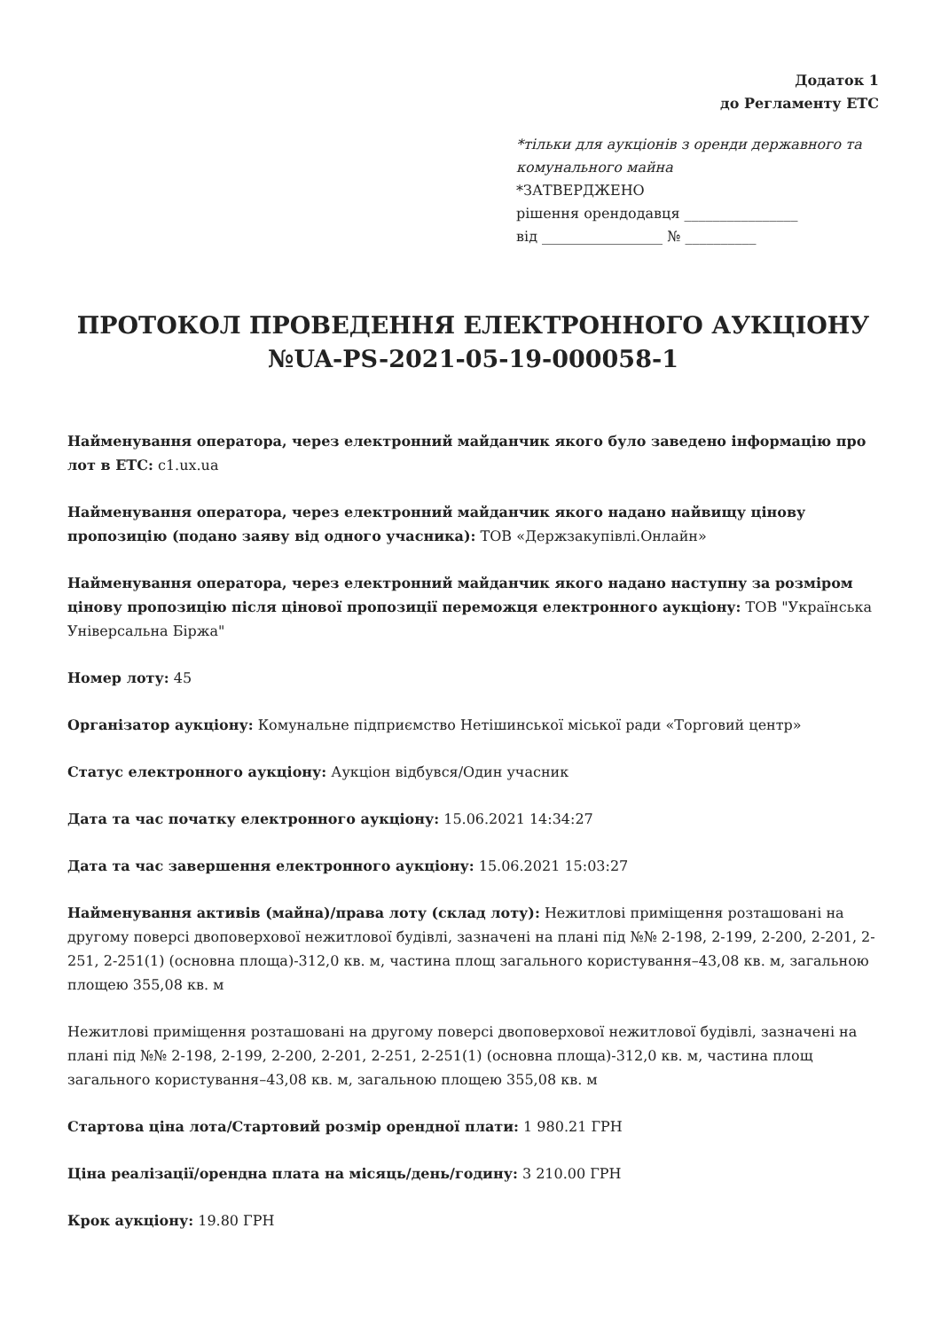Додаток 1
до Регламенту ЕТС
*тільки для аукціонів з оренди державного та комунального майна
*ЗАТВЕРДЖЕНО
рішення орендодавця ________________
від _________________ № __________
ПРОТОКОЛ ПРОВЕДЕННЯ ЕЛЕКТРОННОГО АУКЦІОНУ №UA-PS-2021-05-19-000058-1
Найменування оператора, через електронний майданчик якого було заведено інформацію про лот в ЕТС: c1.ux.ua
Найменування оператора, через електронний майданчик якого надано найвищу цінову пропозицію (подано заяву від одного учасника): ТОВ «Держзакупівлі.Онлайн»
Найменування оператора, через електронний майданчик якого надано наступну за розміром цінову пропозицію після цінової пропозиції переможця електронного аукціону: ТОВ "Українська Універсальна Біржа"
Номер лоту: 45
Організатор аукціону: Комунальне підприємство Нетішинської міської ради «Торговий центр»
Статус електронного аукціону: Аукціон відбувся/Один учасник
Дата та час початку електронного аукціону: 15.06.2021 14:34:27
Дата та час завершення електронного аукціону: 15.06.2021 15:03:27
Найменування активів (майна)/права лоту (склад лоту): Нежитлові приміщення розташовані на другому поверсі двоповерхової нежитлової будівлі, зазначені на плані під №№ 2-198, 2-199, 2-200, 2-201, 2-251, 2-251(1) (основна площа)-312,0 кв. м, частина площ загального користування–43,08 кв. м, загальною площею 355,08 кв. м
Нежитлові приміщення розташовані на другому поверсі двоповерхової нежитлової будівлі, зазначені на плані під №№ 2-198, 2-199, 2-200, 2-201, 2-251, 2-251(1) (основна площа)-312,0 кв. м, частина площ загального користування–43,08 кв. м, загальною площею 355,08 кв. м
Стартова ціна лота/Стартовий розмір орендної плати: 1 980.21 ГРН
Ціна реалізації/орендна плата на місяць/день/годину: 3 210.00 ГРН
Крок аукціону: 19.80 ГРН